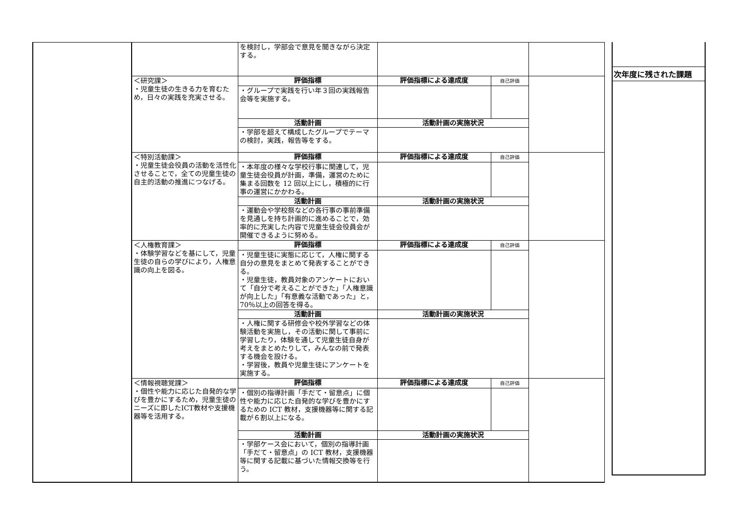| | | を検討し，学部会で意見を聞きながら決定する。 | | | |
| | ＜研究課＞ ・児童生徒の生きる力を育むため，日々の実践を充実させる。 | 評価指標 | 評価指標による達成度 | 自己評価 | |
| | | ・グループで実践を行い年３回の実践報告会等を実施する。 | | | |
| | | 活動計画 | 活動計画の実施状況 | | |
| | | ・学部を超えて構成したグループでテーマの検討，実践，報告等をする。 | | | |
| | ＜特別活動課＞ ・児童生徒会役員の活動を活性化させることで，全ての児童生徒の自主的活動の推進につなげる。 | 評価指標 | 評価指標による達成度 | 自己評価 | |
| | | ・本年度の様々な学校行事に関連して，児童生徒会役員が計画，準備，運営のために集まる回数を 12 回以上にし，積極的に行事の運営にかかわる。 | | | |
| | | 活動計画 | 活動計画の実施状況 | | |
| | | ・運動会や学校祭などの各行事の事前準備を見通しを持ち計画的に進めることで，効率的に充実した内容で児童生徒会役員会が開催できるように努める。 | | | |
| | ＜人権教育課＞ ・体験学習などを基にして，児童生徒の自らの学びにより，人権意識の向上を図る。 | 評価指標 | 評価指標による達成度 | 自己評価 | |
| | | ・児童生徒に実態に応じて，人権に関する自分の意見をまとめて発表することができる。 ・児童生徒，教員対象のアンケートにおいて「自分で考えることができた」「人権意識が向上した」「有意義な活動であった」と，70％以上の回答を得る。 | | | |
| | | 活動計画 | 活動計画の実施状況 | | |
| | | ・人権に関する研修会や校外学習などの体験活動を実施し，その活動に関して事前に学習したり，体験を通して児童生徒自身が考えをまとめたりして，みんなの前で発表する機会を設ける。 ・学習後，教員や児童生徒にアンケートを実施する。 | | | |
| | ＜情報視聴覚課＞ ・個性や能力に応じた自発的な学びを豊かにするため，児童生徒のニーズに即したICT教材や支援機器等を活用する。 | 評価指標 | 評価指標による達成度 | 自己評価 | |
| | | ・個別の指導計画「手だて・留意点」に個性や能力に応じた自発的な学びを豊かにするための ICT 教材，支援機器等に関する記載が６割以上になる。 | | | |
| | | 活動計画 | 活動計画の実施状況 | | |
| | | ・学部ケース会において，個別の指導計画「手だて・留意点」の ICT 教材，支援機器等に関する記載に基づいた情報交換等を行う。 | | | |
次年度に残された課題